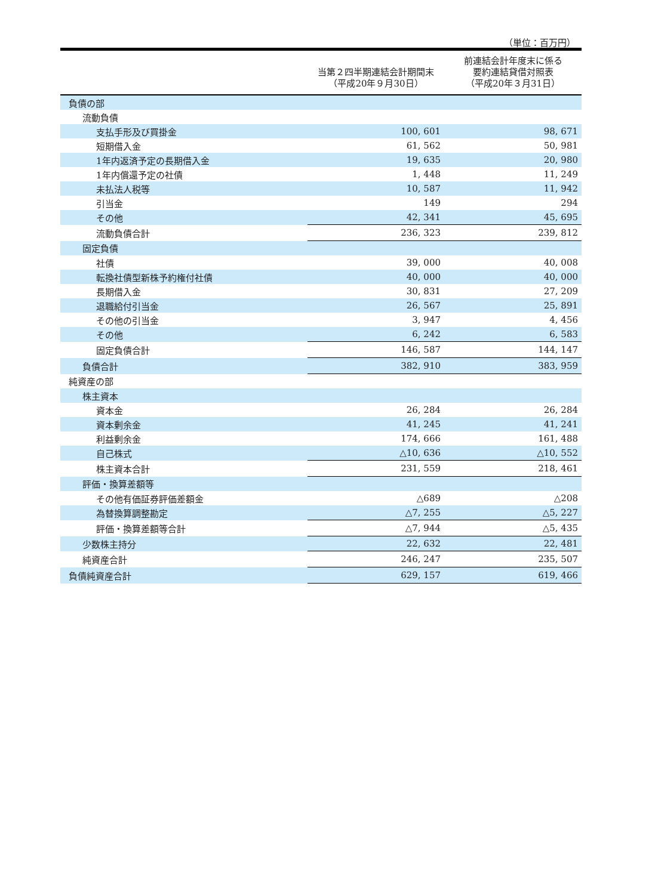（単位：百万円）
| | 当第２四半期連結会計期間末 （平成20年９月30日） | 前連結会計年度末に係る 要約連結貸借対照表 （平成20年３月31日） |
| --- | --- | --- |
| 負債の部 | | |
| 流動負債 | | |
| 支払手形及び買掛金 | 100, 601 | 98, 671 |
| 短期借入金 | 61, 562 | 50, 981 |
| 1年内返済予定の長期借入金 | 19, 635 | 20, 980 |
| 1年内償還予定の社債 | 1, 448 | 11, 249 |
| 未払法人税等 | 10, 587 | 11, 942 |
| 引当金 | 149 | 294 |
| その他 | 42, 341 | 45, 695 |
| 流動負債合計 | 236, 323 | 239, 812 |
| 固定負債 | | |
| 社債 | 39, 000 | 40, 008 |
| 転換社債型新株予約権付社債 | 40, 000 | 40, 000 |
| 長期借入金 | 30, 831 | 27, 209 |
| 退職給付引当金 | 26, 567 | 25, 891 |
| その他の引当金 | 3, 947 | 4, 456 |
| その他 | 6, 242 | 6, 583 |
| 固定負債合計 | 146, 587 | 144, 147 |
| 負債合計 | 382, 910 | 383, 959 |
| 純資産の部 | | |
| 株主資本 | | |
| 資本金 | 26, 284 | 26, 284 |
| 資本剰余金 | 41, 245 | 41, 241 |
| 利益剰余金 | 174, 666 | 161, 488 |
| 自己株式 | △10, 636 | △10, 552 |
| 株主資本合計 | 231, 559 | 218, 461 |
| 評価・換算差額等 | | |
| その他有価証券評価差額金 | △689 | △208 |
| 為替換算調整勘定 | △7, 255 | △5, 227 |
| 評価・換算差額等合計 | △7, 944 | △5, 435 |
| 少数株主持分 | 22, 632 | 22, 481 |
| 純資産合計 | 246, 247 | 235, 507 |
| 負債純資産合計 | 629, 157 | 619, 466 |